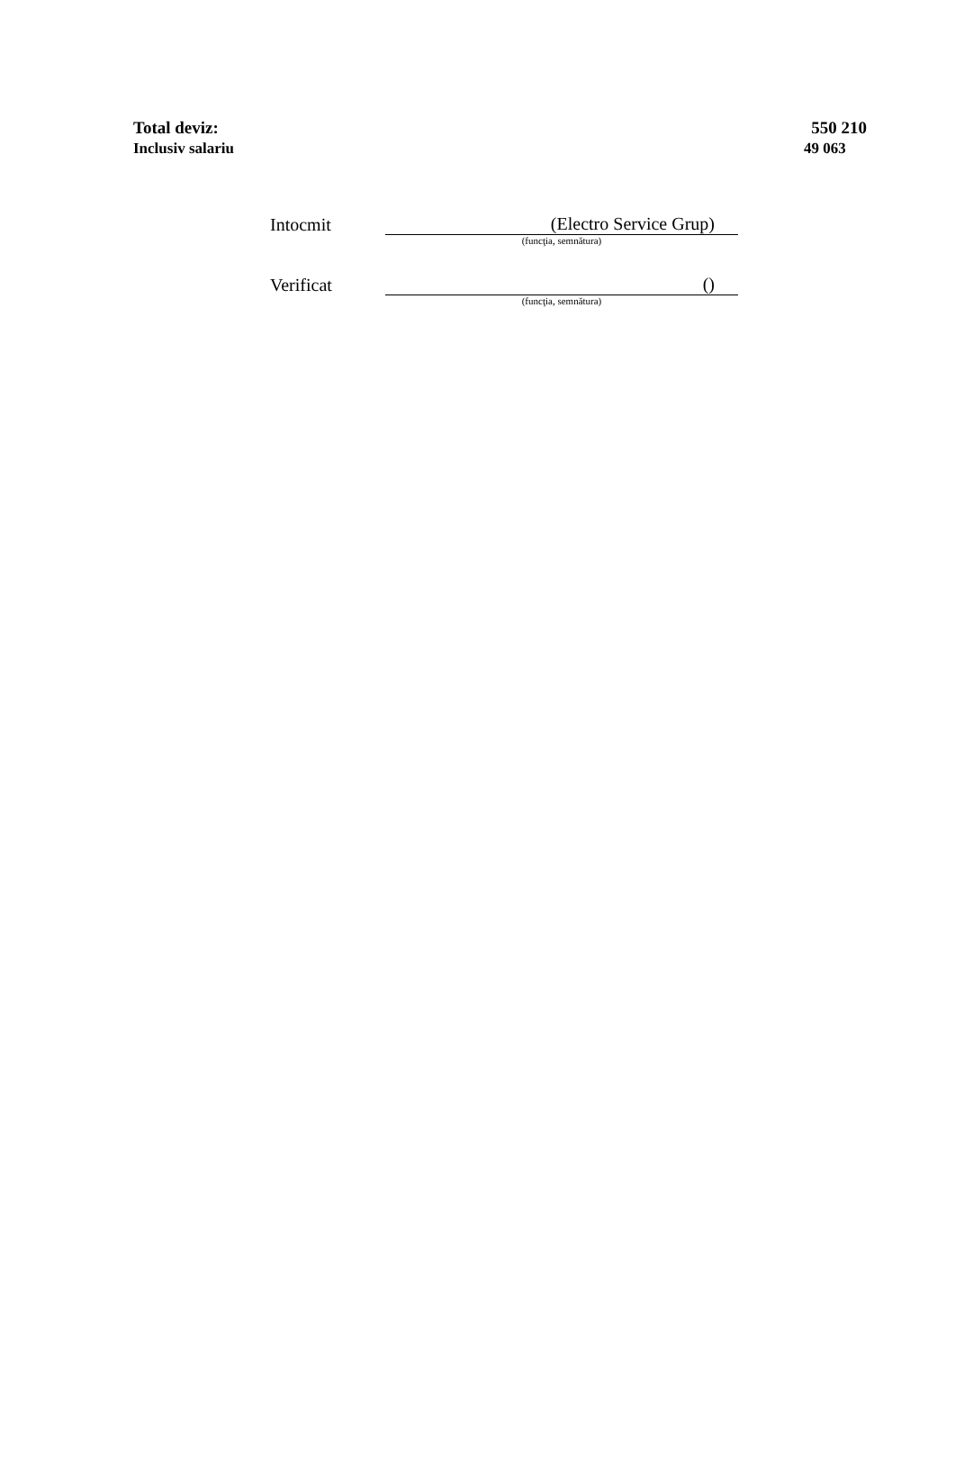Total deviz: 550 210
Inclusiv salariu 49 063
Intocmit
(Electro Service Grup)
(funcţia, semnătura)
Verificat
()
(funcţia, semnătura)